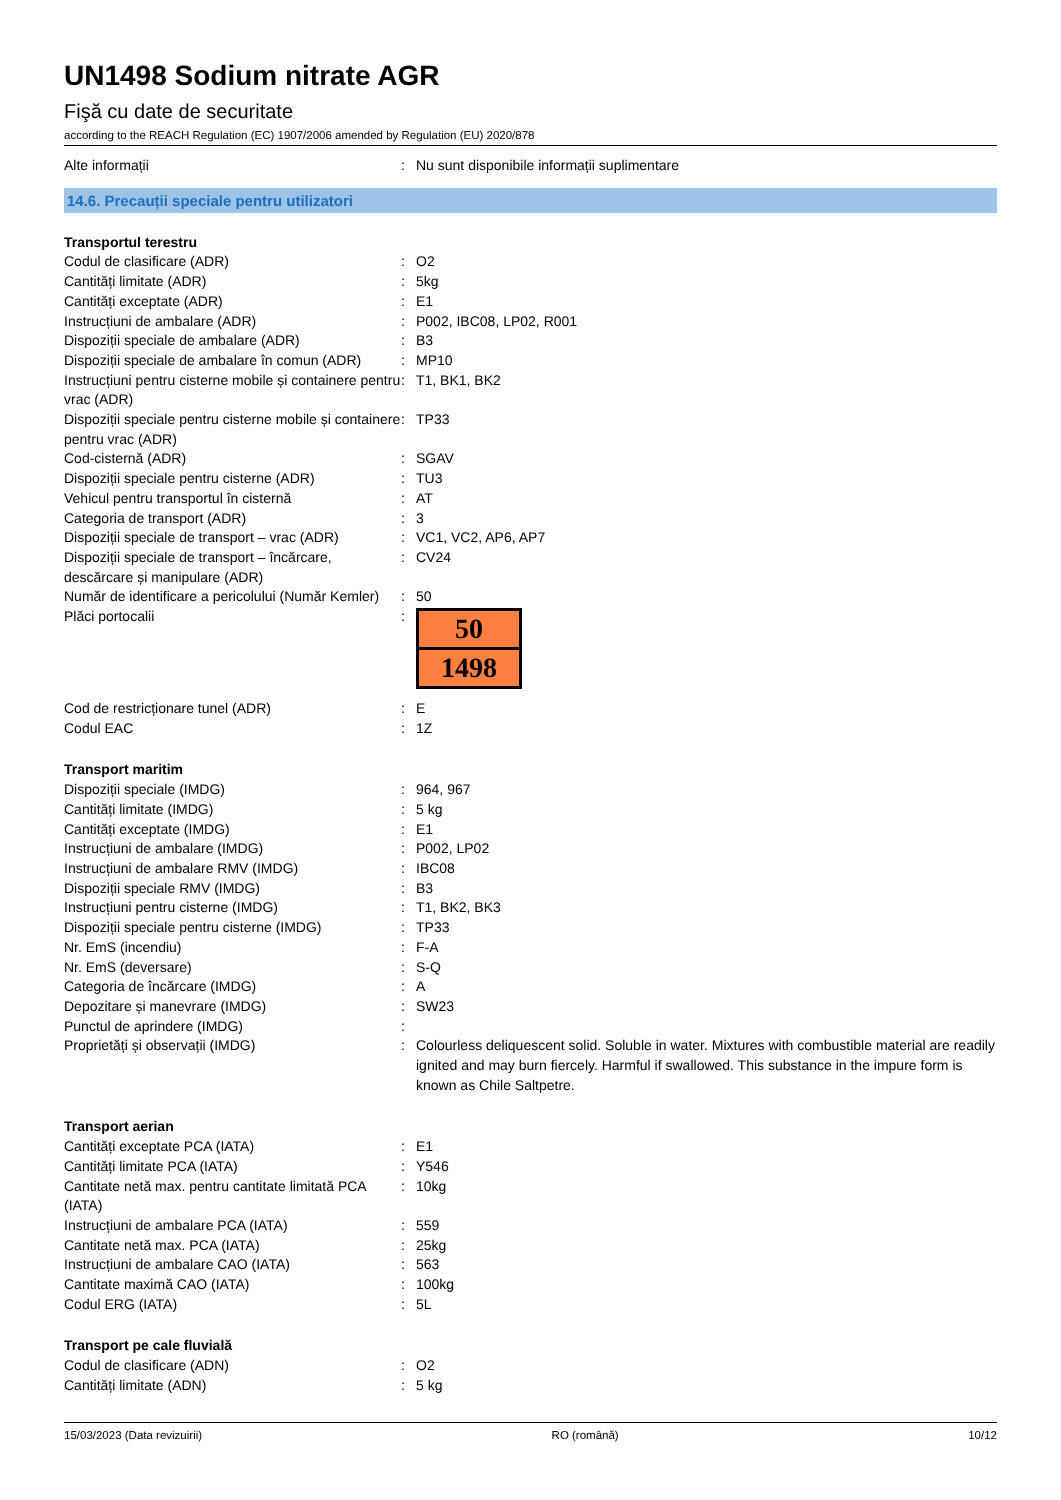UN1498 Sodium nitrate AGR
Fişă cu date de securitate
according to the REACH Regulation (EC) 1907/2006 amended by Regulation (EU) 2020/878
| Alte informații | : | Nu sunt disponibile informații suplimentare |
14.6. Precauții speciale pentru utilizatori
| Transportul terestru | | |
| Codul de clasificare (ADR) | : | O2 |
| Cantități limitate (ADR) | : | 5kg |
| Cantități exceptate (ADR) | : | E1 |
| Instrucțiuni de ambalare (ADR) | : | P002, IBC08, LP02, R001 |
| Dispoziții speciale de ambalare (ADR) | : | B3 |
| Dispoziții speciale de ambalare în comun (ADR) | : | MP10 |
| Instrucțiuni pentru cisterne mobile și containere pentru vrac (ADR) | : | T1, BK1, BK2 |
| Dispoziții speciale pentru cisterne mobile și containere pentru vrac (ADR) | : | TP33 |
| Cod-cisternă (ADR) | : | SGAV |
| Dispoziții speciale pentru cisterne (ADR) | : | TU3 |
| Vehicul pentru transportul în cisternă | : | AT |
| Categoria de transport (ADR) | : | 3 |
| Dispoziții speciale de transport – vrac (ADR) | : | VC1, VC2, AP6, AP7 |
| Dispoziții speciale de transport – încărcare, descărcare și manipulare (ADR) | : | CV24 |
| Număr de identificare a pericolului (Număr Kemler) | : | 50 |
| Plăci portocalii | : | 50 1498 |
| Cod de restricționare tunel (ADR) | : | E |
| Codul EAC | : | 1Z |
| Transport maritim | | |
| Dispoziții speciale (IMDG) | : | 964, 967 |
| Cantități limitate (IMDG) | : | 5 kg |
| Cantități exceptate (IMDG) | : | E1 |
| Instrucțiuni de ambalare (IMDG) | : | P002, LP02 |
| Instrucțiuni de ambalare RMV (IMDG) | : | IBC08 |
| Dispoziții speciale RMV (IMDG) | : | B3 |
| Instrucțiuni pentru cisterne (IMDG) | : | T1, BK2, BK3 |
| Dispoziții speciale pentru cisterne (IMDG) | : | TP33 |
| Nr. EmS (incendiu) | : | F-A |
| Nr. EmS (deversare) | : | S-Q |
| Categoria de încărcare (IMDG) | : | A |
| Depozitare și manevrare (IMDG) | : | SW23 |
| Punctul de aprindere (IMDG) | : | |
| Proprietăți și observații (IMDG) | : | Colourless deliquescent solid. Soluble in water. Mixtures with combustible material are readily ignited and may burn fiercely. Harmful if swallowed. This substance in the impure form is known as Chile Saltpetre. |
| Transport aerian | | |
| Cantități exceptate PCA (IATA) | : | E1 |
| Cantități limitate PCA (IATA) | : | Y546 |
| Cantitate netă max. pentru cantitate limitată PCA (IATA) | : | 10kg |
| Instrucțiuni de ambalare PCA (IATA) | : | 559 |
| Cantitate netă max. PCA (IATA) | : | 25kg |
| Instrucțiuni de ambalare CAO (IATA) | : | 563 |
| Cantitate maximă CAO (IATA) | : | 100kg |
| Codul ERG (IATA) | : | 5L |
| Transport pe cale fluvială | | |
| Codul de clasificare (ADN) | : | O2 |
| Cantități limitate (ADN) | : | 5 kg |
15/03/2023 (Data revizuirii) RO (română) 10/12